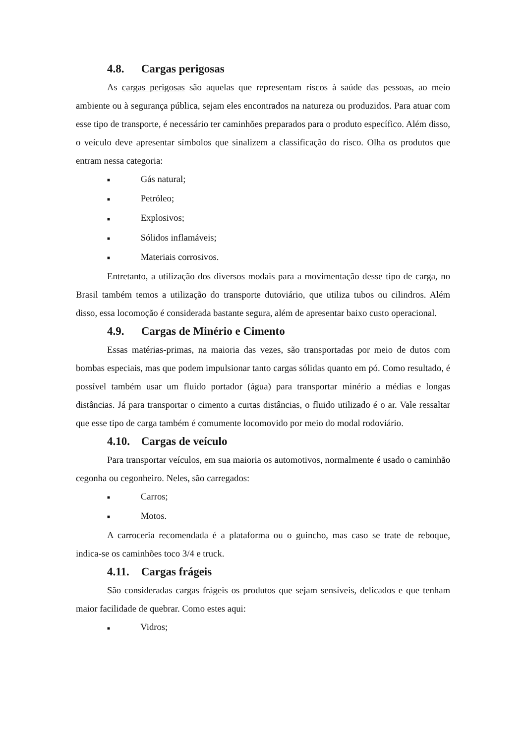4.8. Cargas perigosas
As cargas perigosas são aquelas que representam riscos à saúde das pessoas, ao meio ambiente ou à segurança pública, sejam eles encontrados na natureza ou produzidos. Para atuar com esse tipo de transporte, é necessário ter caminhões preparados para o produto específico. Além disso, o veículo deve apresentar símbolos que sinalizem a classificação do risco. Olha os produtos que entram nessa categoria:
■ Gás natural;
■ Petróleo;
■ Explosivos;
■ Sólidos inflamáveis;
■ Materiais corrosivos.
Entretanto, a utilização dos diversos modais para a movimentação desse tipo de carga, no Brasil também temos a utilização do transporte dutoviário, que utiliza tubos ou cilindros. Além disso, essa locomoção é considerada bastante segura, além de apresentar baixo custo operacional.
4.9. Cargas de Minério e Cimento
Essas matérias-primas, na maioria das vezes, são transportadas por meio de dutos com bombas especiais, mas que podem impulsionar tanto cargas sólidas quanto em pó. Como resultado, é possível também usar um fluido portador (água) para transportar minério a médias e longas distâncias. Já para transportar o cimento a curtas distâncias, o fluido utilizado é o ar. Vale ressaltar que esse tipo de carga também é comumente locomovido por meio do modal rodoviário.
4.10. Cargas de veículo
Para transportar veículos, em sua maioria os automotivos, normalmente é usado o caminhão cegonha ou cegonheiro. Neles, são carregados:
■ Carros;
■ Motos.
A carroceria recomendada é a plataforma ou o guincho, mas caso se trate de reboque, indica-se os caminhões toco 3/4 e truck.
4.11. Cargas frágeis
São consideradas cargas frágeis os produtos que sejam sensíveis, delicados e que tenham maior facilidade de quebrar. Como estes aqui:
■ Vidros;